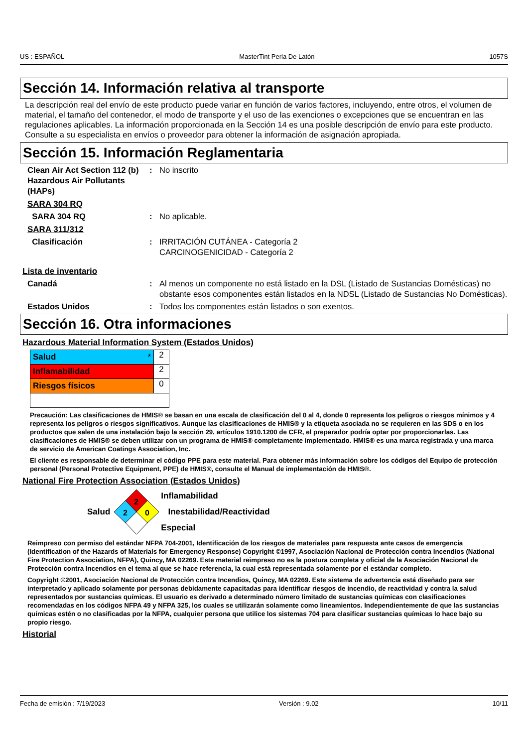US : ESPAÑOL MasterTint Perla De Latón 1057S
Sección 14. Información relativa al transporte
La descripción real del envío de este producto puede variar en función de varios factores, incluyendo, entre otros, el volumen de material, el tamaño del contenedor, el modo de transporte y el uso de las exenciones o excepciones que se encuentran en las regulaciones aplicables. La información proporcionada en la Sección 14 es una posible descripción de envío para este producto. Consulte a su especialista en envíos o proveedor para obtener la información de asignación apropiada.
Sección 15. Información Reglamentaria
Clean Air Act Section 112 (b) Hazardous Air Pollutants (HAPs)
: No inscrito
SARA 304 RQ
SARA 304 RQ : No aplicable.
SARA 311/312
Clasificación : IRRITACIÓN CUTÁNEA - Categoría 2
CARCINOGENICIDAD - Categoría 2
Lista de inventario
Canadá : Al menos un componente no está listado en la DSL (Listado de Sustancias Domésticas) no obstante esos componentes están listados en la NDSL (Listado de Sustancias No Domésticas).
Estados Unidos : Todos los componentes están listados o son exentos.
Sección 16. Otra informaciones
Hazardous Material Information System (Estados Unidos)
| Salud * | 2 |
| Inflamabilidad | 2 |
| Riesgos físicos | 0 |
Precaución: Las clasificaciones de HMIS® se basan en una escala de clasificación del 0 al 4, donde 0 representa los peligros o riesgos mínimos y 4 representa los peligros o riesgos significativos. Aunque las clasificaciones de HMIS® y la etiqueta asociada no se requieren en las SDS o en los productos que salen de una instalación bajo la sección 29, artículos 1910.1200 de CFR, el preparador podría optar por proporcionarlas. Las clasificaciones de HMIS® se deben utilizar con un programa de HMIS® completamente implementado. HMIS® es una marca registrada y una marca de servicio de American Coatings Association, Inc.
El cliente es responsable de determinar el código PPE para este material. Para obtener más información sobre los códigos del Equipo de protección personal (Personal Protective Equipment, PPE) de HMIS®, consulte el Manual de implementación de HMIS®.
National Fire Protection Association (Estados Unidos)
Salud
2
2
0
Inflamabilidad
Inestabilidad/Reactividad
Especial
Reimpreso con permiso del estándar NFPA 704-2001, Identificación de los riesgos de materiales para respuesta ante casos de emergencia (Identification of the Hazards of Materials for Emergency Response) Copyright ©1997, Asociación Nacional de Protección contra Incendios (National Fire Protection Association, NFPA), Quincy, MA 02269. Este material reimpreso no es la postura completa y oficial de la Asociación Nacional de Protección contra Incendios en el tema al que se hace referencia, la cual está representada solamente por el estándar completo.
Copyright ©2001, Asociación Nacional de Protección contra Incendios, Quincy, MA 02269. Este sistema de advertencia está diseñado para ser interpretado y aplicado solamente por personas debidamente capacitadas para identificar riesgos de incendio, de reactividad y contra la salud representados por sustancias químicas. El usuario es derivado a determinado número limitado de sustancias químicas con clasificaciones recomendadas en los códigos NFPA 49 y NFPA 325, los cuales se utilizarán solamente como lineamientos. Independientemente de que las sustancias químicas estén o no clasificadas por la NFPA, cualquier persona que utilice los sistemas 704 para clasificar sustancias químicas lo hace bajo su propio riesgo.
Historial
Fecha de emisión : 7/19/2023 Versión : 9.02 10/11